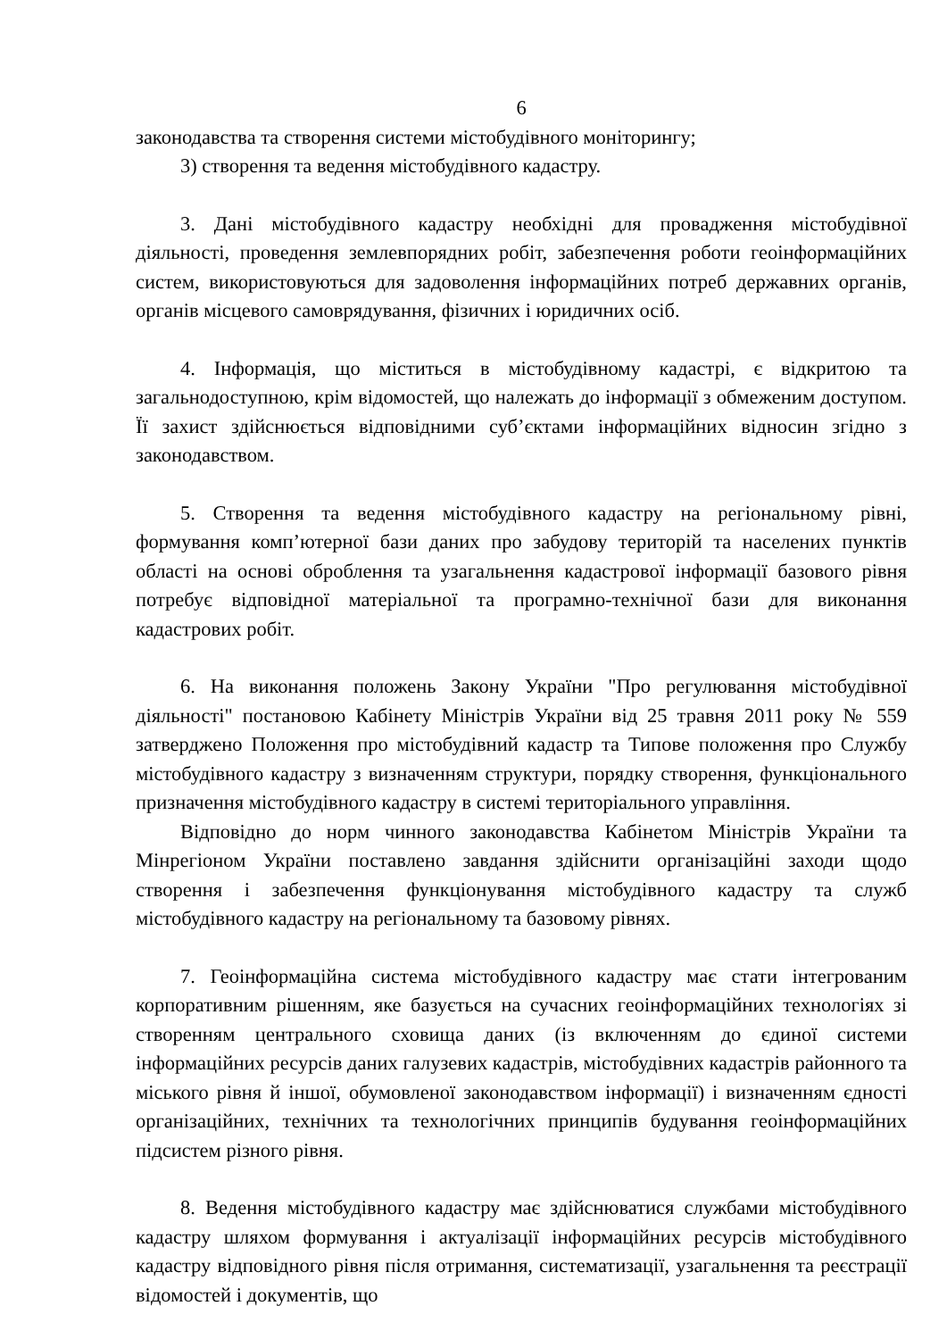6
законодавства та створення системи містобудівного моніторингу;
3) створення та ведення містобудівного кадастру.
3. Дані містобудівного кадастру необхідні для провадження містобудівної діяльності, проведення землевпорядних робіт, забезпечення роботи геоінформаційних систем, використовуються для задоволення інформаційних потреб державних органів, органів місцевого самоврядування, фізичних і юридичних осіб.
4. Інформація, що міститься в містобудівному кадастрі, є відкритою та загальнодоступною, крім відомостей, що належать до інформації з обмеженим доступом. Її захист здійснюється відповідними суб’єктами інформаційних відносин згідно з законодавством.
5. Створення та ведення містобудівного кадастру на регіональному рівні, формування комп’ютерної бази даних про забудову територій та населених пунктів області на основі оброблення та узагальнення кадастрової інформації базового рівня потребує відповідної матеріальної та програмно-технічної бази для виконання кадастрових робіт.
6. На виконання положень Закону України "Про регулювання містобудівної діяльності" постановою Кабінету Міністрів України від 25 травня 2011 року № 559 затверджено Положення про містобудівний кадастр та Типове положення про Службу містобудівного кадастру з визначенням структури, порядку створення, функціонального призначення містобудівного кадастру в системі територіального управління.
Відповідно до норм чинного законодавства Кабінетом Міністрів України та Мінрегіоном України поставлено завдання здійснити організаційні заходи щодо створення і забезпечення функціонування містобудівного кадастру та служб містобудівного кадастру на регіональному та базовому рівнях.
7. Геоінформаційна система містобудівного кадастру має стати інтегрованим корпоративним рішенням, яке базується на сучасних геоінформаційних технологіях зі створенням центрального сховища даних (із включенням до єдиної системи інформаційних ресурсів даних галузевих кадастрів, містобудівних кадастрів районного та міського рівня й іншої, обумовленої законодавством інформації) і визначенням єдності організаційних, технічних та технологічних принципів будування геоінформаційних підсистем різного рівня.
8. Ведення містобудівного кадастру має здійснюватися службами містобудівного кадастру шляхом формування і актуалізації інформаційних ресурсів містобудівного кадастру відповідного рівня після отримання, систематизації, узагальнення та реєстрації відомостей і документів, що